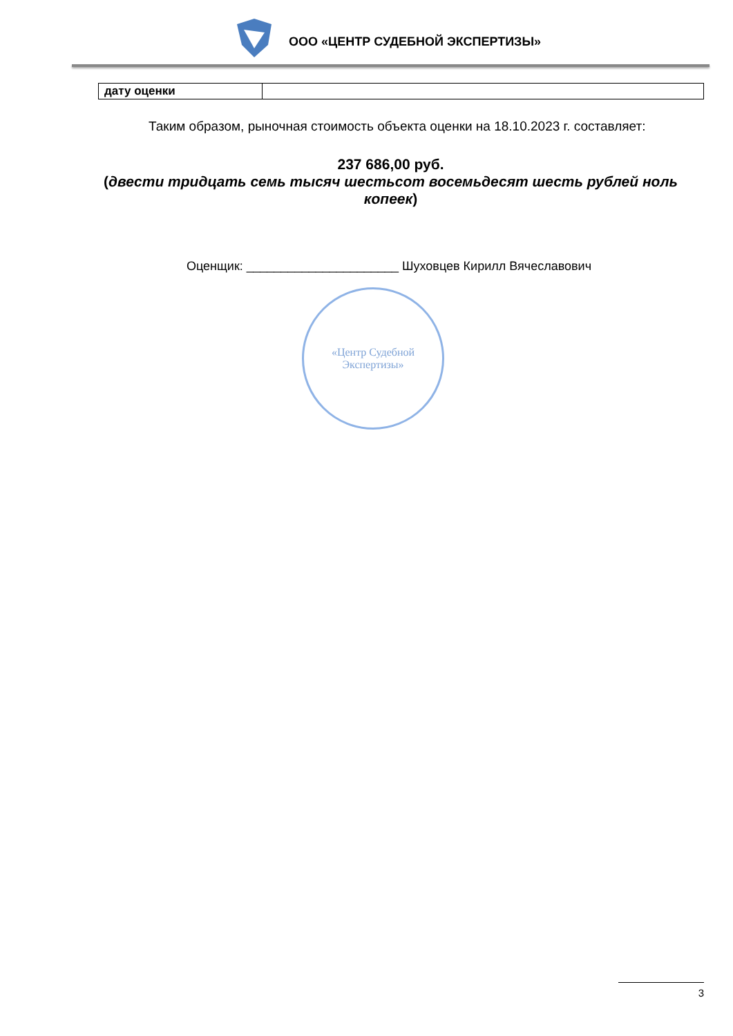ООО «ЦЕНТР СУДЕБНОЙ ЭКСПЕРТИЗЫ»
| дату оценки | |
Таким образом, рыночная стоимость объекта оценки на 18.10.2023 г. составляет:
237 686,00 руб.
(двести тридцать семь тысяч шестьсот восемьдесят шесть рублей ноль копеек)
Оценщик: ______________________ Шуховцев Кирилл Вячеславович
«Центр Судебной
Экспертизы»
3